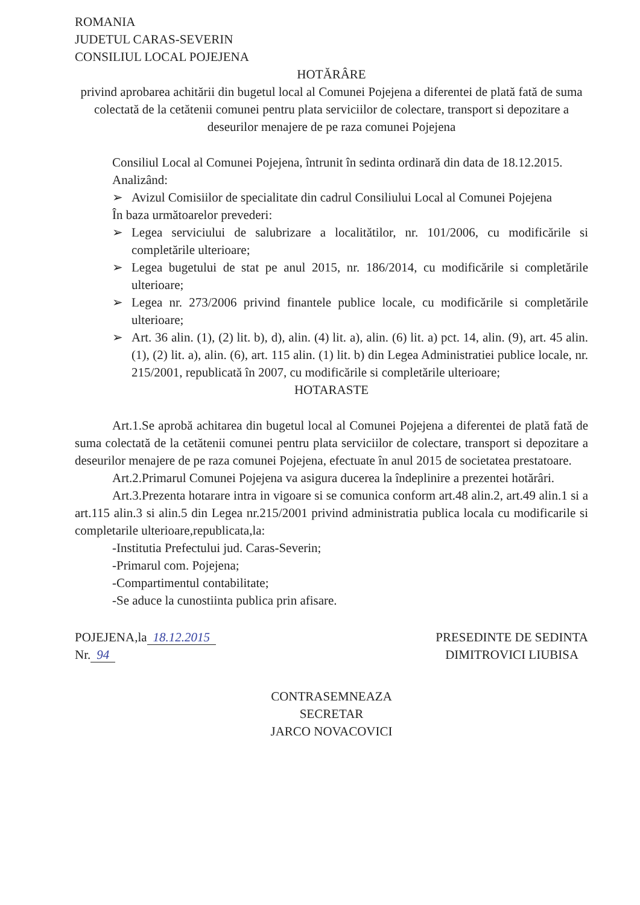ROMANIA
JUDETUL CARAS-SEVERIN
CONSILIUL LOCAL POJEJENA
HOTĂRÂRE
privind aprobarea achitării din bugetul local al Comunei Pojejena a diferentei de plată fată de suma colectată de la cetătenii comunei pentru plata serviciilor de colectare, transport si depozitare a deseurilor menajere de pe raza comunei Pojejena
Consiliul Local al Comunei Pojejena, întrunit în sedinta ordinară din data de 18.12.2015.
Analizând:
➢ Avizul Comisiilor de specialitate din cadrul Consiliului Local al Comunei Pojejena
În baza următoarelor prevederi:
➢ Legea serviciului de salubrizare a localitătilor, nr. 101/2006, cu modificările si completările ulterioare;
➢ Legea bugetului de stat pe anul 2015, nr. 186/2014, cu modificările si completările ulterioare;
➢ Legea nr. 273/2006 privind finantele publice locale, cu modificările si completările ulterioare;
➢ Art. 36 alin. (1), (2) lit. b), d), alin. (4) lit. a), alin. (6) lit. a) pct. 14, alin. (9), art. 45 alin. (1), (2) lit. a), alin. (6), art. 115 alin. (1) lit. b) din Legea Administratiei publice locale, nr. 215/2001, republicată în 2007, cu modificările si completările ulterioare;
HOTARASTE
Art.1.Se aprobă achitarea din bugetul local al Comunei Pojejena a diferentei de plată fată de suma colectată de la cetătenii comunei pentru plata serviciilor de colectare, transport si depozitare a deseurilor menajere de pe raza comunei Pojejena, efectuate în anul 2015 de societatea prestatoare.
Art.2.Primarul Comunei Pojejena va asigura ducerea la îndeplinire a prezentei hotărâri.
Art.3.Prezenta hotarare intra in vigoare si se comunica conform art.48 alin.2, art.49 alin.1 si a art.115 alin.3 si alin.5 din Legea nr.215/2001 privind administratia publica locala cu modificarile si completarile ulterioare,republicata,la:
-Institutia Prefectului jud. Caras-Severin;
-Primarul com. Pojejena;
-Compartimentul contabilitate;
-Se aduce la cunostiinta publica prin afisare.
POJEJENA,la 18.12.2015
Nr. 94
PRESEDINTE DE SEDINTA
DIMITROVICI LIUBISA
CONTRASEMNEAZA
SECRETAR
JARCO NOVACOVICI